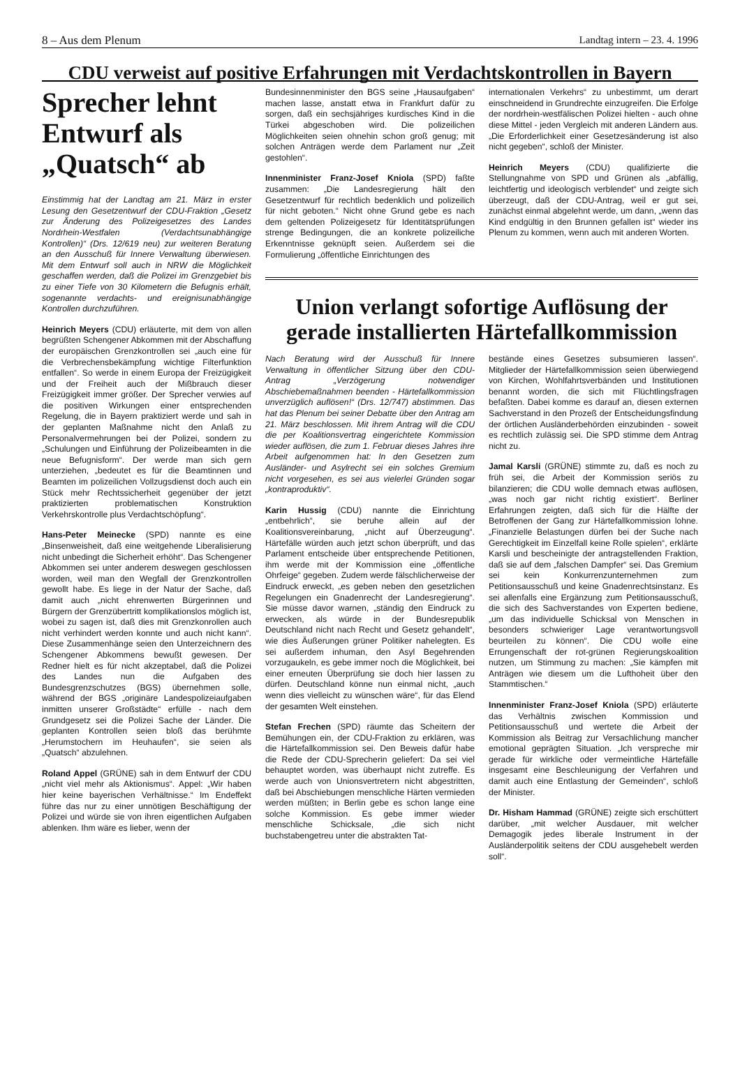8 – Aus dem Plenum Landtag intern – 23. 4. 1996
CDU verweist auf positive Erfahrungen mit Verdachtskontrollen in Bayern
Sprecher lehnt Entwurf als „Quatsch“ ab
Einstimmig hat der Landtag am 21. März in erster Lesung den Gesetzentwurf der CDU-Fraktion „Gesetz zur Änderung des Polizeigesetzes des Landes Nordrhein-Westfalen (Verdachtsunabhängige Kontrollen)“ (Drs. 12/619 neu) zur weiteren Beratung an den Ausschuß für Innere Verwaltung überwiesen. Mit dem Entwurf soll auch in NRW die Möglichkeit geschaffen werden, daß die Polizei im Grenzgebiet bis zu einer Tiefe von 30 Kilometern die Befugnis erhält, sogenannte verdachts- und ereignisunabhängige Kontrollen durchzuführen.
Heinrich Meyers (CDU) erläuterte, mit dem von allen begrüßten Schengener Abkommen mit der Abschaffung der europäischen Grenzkontrollen sei „auch eine für die Verbrechensbekämpfung wichtige Filterfunktion entfallen“. So werde in einem Europa der Freizügigkeit und der Freiheit auch der Mißbrauch dieser Freizügigkeit immer größer. Der Sprecher verwies auf die positiven Wirkungen einer entsprechenden Regelung, die in Bayern praktiziert werde und sah in der geplanten Maßnahme nicht den Anlaß zu Personalvermehrungen bei der Polizei, sondern zu „Schulungen und Einführung der Polizeibeamten in die neue Befugnisform“. Der werde man sich gern unterziehen, „bedeutet es für die Beamtinnen und Beamten im polizeilichen Vollzugsdienst doch auch ein Stück mehr Rechtssicherheit gegenüber der jetzt praktizierten problematischen Konstruktion Verkehrskontrolle plus Verdachtschöpfung“.
Hans-Peter Meinecke (SPD) nannte es eine „Binsenweisheit, daß eine weitgehende Liberalisierung nicht unbedingt die Sicherheit erhöht“. Das Schengener Abkommen sei unter anderem deswegen geschlossen worden, weil man den Wegfall der Grenzkontrollen gewollt habe. Es liege in der Natur der Sache, daß damit auch „nicht ehrenwerten Bürgerinnen und Bürgern der Grenzübertritt komplikationslos möglich ist, wobei zu sagen ist, daß dies mit Grenzkonrollen auch nicht verhindert werden konnte und auch nicht kann“. Diese Zusammenhänge seien den Unterzeichnern des Schengener Abkommens bewußt gewesen. Der Redner hielt es für nicht akzeptabel, daß die Polizei des Landes nun die Aufgaben des Bundesgrenzschutzes (BGS) übernehmen solle, während der BGS „originäre Landespolizeiaufgaben inmitten unserer Großstädte“ erfülle - nach dem Grundgesetz sei die Polizei Sache der Länder. Die geplanten Kontrollen seien bloß das berühmte „Herumstochern im Heuhaufen“, sie seien als „Quatsch“ abzulehnen.
Roland Appel (GRÜNE) sah in dem Entwurf der CDU „nicht viel mehr als Aktionismus“. Appel: „Wir haben hier keine bayerischen Verhältnisse.“ Im Endeffekt führe das nur zu einer unnötigen Beschäftigung der Polizei und würde sie von ihren eigentlichen Aufgaben ablenken. Ihm wäre es lieber, wenn der
Bundesinnenminister den BGS seine „Hausaufgaben“ machen lasse, anstatt etwa in Frankfurt dafür zu sorgen, daß ein sechsjähriges kurdisches Kind in die Türkei abgeschoben wird. Die polizeilichen Möglichkeiten seien ohnehin schon groß genug; mit solchen Anträgen werde dem Parlament nur „Zeit gestohlen“.
Innenminister Franz-Josef Kniola (SPD) faßte zusammen: „Die Landesregierung hält den Gesetzentwurf für rechtlich bedenklich und polizeilich für nicht geboten.“ Nicht ohne Grund gebe es nach dem geltenden Polizeigesetz für Identitätsprüfungen strenge Bedingungen, die an konkrete polizeiliche Erkenntnisse geknüpft seien. Außerdem sei die Formulierung „öffentliche Einrichtungen des
internationalen Verkehrs“ zu unbestimmt, um derart einschneidend in Grundrechte einzugreifen. Die Erfolge der nordrhein-westfälischen Polizei hielten - auch ohne diese Mittel - jeden Vergleich mit anderen Ländern aus. „Die Erforderlichkeit einer Gesetzesänderung ist also nicht gegeben“, schloß der Minister.
Heinrich Meyers (CDU) qualifizierte die Stellungnahme von SPD und Grünen als „abfällig, leichtfertig und ideologisch verblendet“ und zeigte sich überzeugt, daß der CDU-Antrag, weil er gut sei, zunächst einmal abgelehnt werde, um dann, „wenn das Kind endgültig in den Brunnen gefallen ist“ wieder ins Plenum zu kommen, wenn auch mit anderen Worten.
Union verlangt sofortige Auflösung der gerade installierten Härtefallkommission
Nach Beratung wird der Ausschuß für Innere Verwaltung in öffentlicher Sitzung über den CDU-Antrag „Verzögerung notwendiger Abschiebemaßnahmen beenden - Härtefallkommission unverzüglich auflösen!“ (Drs. 12/747) abstimmen. Das hat das Plenum bei seiner Debatte über den Antrag am 21. März beschlossen. Mit ihrem Antrag will die CDU die per Koalitionsvertrag eingerichtete Kommission wieder auflösen, die zum 1. Februar dieses Jahres ihre Arbeit aufgenommen hat: In den Gesetzen zum Ausländer- und Asylrecht sei ein solches Gremium nicht vorgesehen, es sei aus vielerlei Gründen sogar „kontraproduktiv“.
Karin Hussig (CDU) nannte die Einrichtung „entbehrlich“, sie beruhe allein auf der Koalitionsvereinbarung, „nicht auf Überzeugung“. Härtefälle würden auch jetzt schon überprüft, und das Parlament entscheide über entsprechende Petitionen, ihm werde mit der Kommission eine „öffentliche Ohrfeige“ gegeben. Zudem werde fälschlicherweise der Eindruck erweckt, „es geben neben den gesetzlichen Regelungen ein Gnadenrecht der Landesregierung“. Sie müsse davor warnen, „ständig den Eindruck zu erwecken, als würde in der Bundesrepublik Deutschland nicht nach Recht und Gesetz gehandelt“, wie dies Äußerungen grüner Politiker nahelegten. Es sei außerdem inhuman, den Asyl Begehrenden vorzugaukeln, es gebe immer noch die Möglichkeit, bei einer erneuten Überprüfung sie doch hier lassen zu dürfen. Deutschland könne nun einmal nicht, „auch wenn dies vielleicht zu wünschen wäre“, für das Elend der gesamten Welt einstehen.
Stefan Frechen (SPD) räumte das Scheitern der Bemühungen ein, der CDU-Fraktion zu erklären, was die Härtefallkommission sei. Den Beweis dafür habe die Rede der CDU-Sprecherin geliefert: Da sei viel behauptet worden, was überhaupt nicht zutreffe. Es werde auch von Unionsvertretern nicht abgestritten, daß bei Abschiebungen menschliche Härten vermieden werden müßten; in Berlin gebe es schon lange eine solche Kommission. Es gebe immer wieder menschliche Schicksale, „die sich nicht buchstabengetreu unter die abstrakten Tat-
bestände eines Gesetzes subsumieren lassen“. Mitglieder der Härtefallkommission seien überwiegend von Kirchen, Wohlfahrtsverbänden und Institutionen benannt worden, die sich mit Flüchtlingsfragen befaßten. Dabei komme es darauf an, diesen externen Sachverstand in den Prozeß der Entscheidungsfindung der örtlichen Ausländerbehörden einzubinden - soweit es rechtlich zulässig sei. Die SPD stimme dem Antrag nicht zu.
Jamal Karsli (GRÜNE) stimmte zu, daß es noch zu früh sei, die Arbeit der Kommission seriös zu bilanzieren; die CDU wolle demnach etwas auflösen, „was noch gar nicht richtig existiert“. Berliner Erfahrungen zeigten, daß sich für die Hälfte der Betroffenen der Gang zur Härtefallkommission lohne. „Finanzielle Belastungen dürfen bei der Suche nach Gerechtigkeit im Einzelfall keine Rolle spielen“, erklärte Karsli und bescheinigte der antragstellenden Fraktion, daß sie auf dem „falschen Dampfer“ sei. Das Gremium sei kein Konkurrenzunternehmen zum Petitionsausschuß und keine Gnadenrechtsinstanz. Es sei allenfalls eine Ergänzung zum Petitionsausschuß, die sich des Sachverstandes von Experten bediene, „um das individuelle Schicksal von Menschen in besonders schwieriger Lage verantwortungsvoll beurteilen zu können“. Die CDU wolle eine Errungenschaft der rot-grünen Regierungskoalition nutzen, um Stimmung zu machen: „Sie kämpfen mit Anträgen wie diesem um die Lufthoheit über den Stammtischen.“
Innenminister Franz-Josef Kniola (SPD) erläuterte das Verhältnis zwischen Kommission und Petitionsausschuß und wertete die Arbeit der Kommission als Beitrag zur Versachlichung mancher emotional geprägten Situation. „Ich verspreche mir gerade für wirkliche oder vermeintliche Härtefälle insgesamt eine Beschleunigung der Verfahren und damit auch eine Entlastung der Gemeinden“, schloß der Minister.
Dr. Hisham Hammad (GRÜNE) zeigte sich erschüttert darüber, „mit welcher Ausdauer, mit welcher Demagogik jedes liberale Instrument in der Ausländerpolitik seitens der CDU ausgehebelt werden soll“.